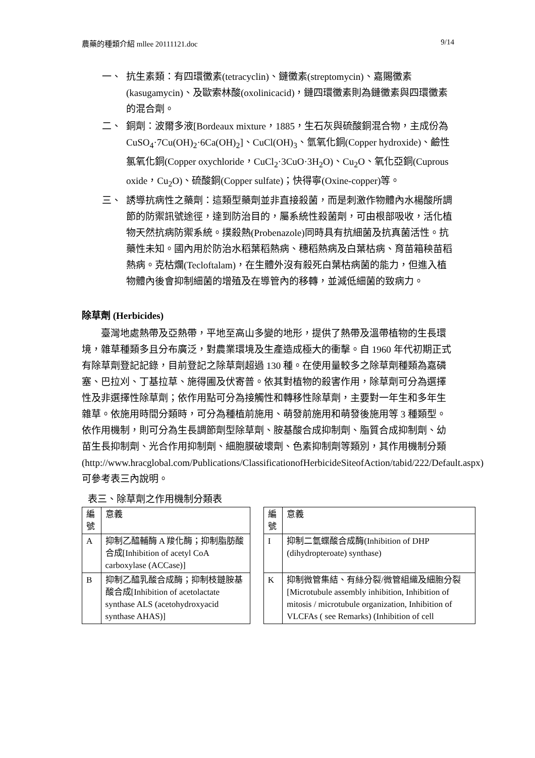農藥的種類介紹 mllee 20111121.doc 9/14
一、 抗生素類：有四環黴素(tetracyclin)、鏈黴素(streptomycin)、嘉賜黴素(kasugamycin)、及歐索林酸(oxolinicacid)，鏈四環黴素則為鏈黴素與四環黴素的混合劑。
二、 銅劑：波爾多液[Bordeaux mixture，1885，生石灰與硫酸銅混合物，主成份為 CuSO<sub>4</sub>·7Cu(OH)<sub>2</sub>·6Ca(OH)<sub>2</sub>]、CuCl(OH)<sub>3</sub>、氫氧化銅(Copper hydroxide)、鹼性氯氧化銅(Copper oxychloride，CuCl<sub>2</sub>·3CuO·3H<sub>2</sub>O)、Cu<sub>2</sub>O、氧化亞銅(Cuprous oxide，Cu<sub>2</sub>O)、硫酸銅(Copper sulfate)；快得寧(Oxine-copper)等。
三、 誘導抗病性之藥劑：這類型藥劑並非直接殺菌，而是刺激作物體內水楊酸所調節的防禦訊號途徑，達到防治目的，屬系統性殺菌劑，可由根部吸收，活化植物天然抗病防禦系統。撲殺熱(Probenazole)同時具有抗細菌及抗真菌活性。抗藥性未知。國內用於防治水稻葉稻熱病、穗稻熱病及白葉枯病、育苗箱秧苗稻熱病。克枯爛(Tecloftalam)，在生體外沒有殺死白葉枯病菌的能力，但進入植物體內後會抑制細菌的增殖及在導管內的移轉，並減低細菌的致病力。
除草劑 (Herbicides)
臺灣地處熱帶及亞熱帶，平地至高山多變的地形，提供了熱帶及溫帶植物的生長環境，雜草種類多且分布廣泛，對農業環境及生產造成極大的衝擊。自 1960 年代初期正式有除草劑登記記錄，目前登記之除草劑超過 130 種。在使用量較多之除草劑種類為嘉磷塞、巴拉刈、丁基拉草、施得圃及伏寄普。依其對植物的殺害作用，除草劑可分為選擇性及非選擇性除草劑；依作用點可分為接觸性和轉移性除草劑，主要對一年生和多年生雜草。依施用時間分類時，可分為種植前施用、萌發前施用和萌發後施用等 3 種類型。依作用機制，則可分為生長調節劑型除草劑、胺基酸合成抑制劑、脂質合成抑制劑、幼苗生長抑制劑、光合作用抑制劑、細胞膜破壞劑、色素抑制劑等類別，其作用機制分類
(http://www.hracglobal.com/Publications/ClassificationofHerbicideSiteofAction/tabid/222/Default.aspx)可參考表三內說明。
表三、除草劑之作用機制分類表
| 編號 | 意義 | | 編號 | 意義 |
| A | 抑制乙醯輔酶 A 羧化酶；抑制脂肪酸合成[Inhibition of acetyl CoA carboxylase (ACCase)] | | I | 抑制二氫蝶酸合成酶(Inhibition of DHP (dihydropteroate) synthase) |
| B | 抑制乙醯乳酸合成酶；抑制枝鏈胺基酸合成[Inhibition of acetolactate synthase ALS (acetohydroxyacid synthase AHAS)] | | K | 抑制微管集結、有絲分裂/微管組織及細胞分裂[Microtubule assembly inhibition, Inhibition of mitosis / microtubule organization, Inhibition of VLCFAs ( see Remarks) (Inhibition of cell |